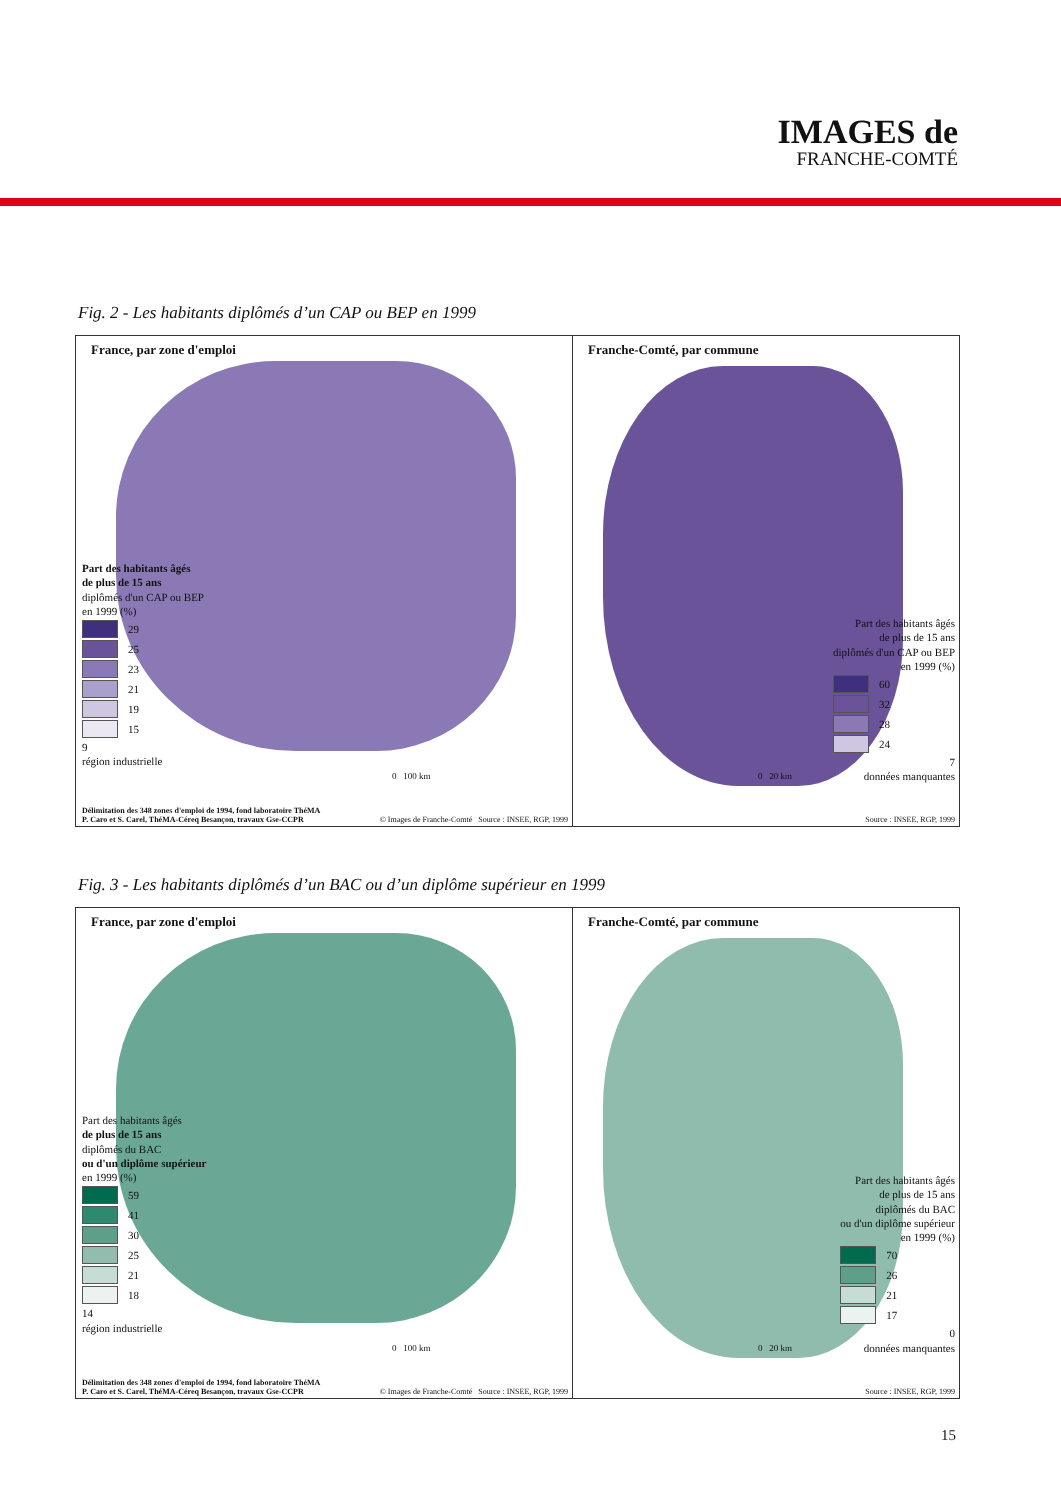IMAGES de
FRANCHE-COMTÉ
Fig. 2 - Les habitants diplômés d’un CAP ou BEP en 1999
France, par zone d'emploi
Part des habitants âgés
de plus de 15 ans
diplômés d'un CAP ou BEP
en 1999 (%)
29
25
23
21
19
15
9
région industrielle
0 100 km
Délimitation des 348 zones d'emploi de 1994, fond laboratoire ThéMA
P. Caro et S. Carel, ThéMA-Céreq Besançon, travaux Gse-CCPR
© Images de Franche-Comté Source : INSEE, RGP, 1999
Franche-Comté, par commune
Part des habitants âgés
de plus de 15 ans
diplômés d'un CAP ou BEP
en 1999 (%)
60
32
28
24
7
données manquantes
0 20 km
Source : INSEE, RGP, 1999
Fig. 3 - Les habitants diplômés d’un BAC ou d’un diplôme supérieur en 1999
France, par zone d'emploi
Part des habitants âgés
de plus de 15 ans
diplômés du BAC
ou d'un diplôme supérieur
en 1999 (%)
59
41
30
25
21
18
14
région industrielle
0 100 km
Délimitation des 348 zones d'emploi de 1994, fond laboratoire ThéMA
P. Caro et S. Carel, ThéMA-Céreq Besançon, travaux Gse-CCPR
© Images de Franche-Comté Source : INSEE, RGP, 1999
Franche-Comté, par commune
Part des habitants âgés
de plus de 15 ans
diplômés du BAC
ou d'un diplôme supérieur
en 1999 (%)
70
26
21
17
0
données manquantes
0 20 km
Source : INSEE, RGP, 1999
15